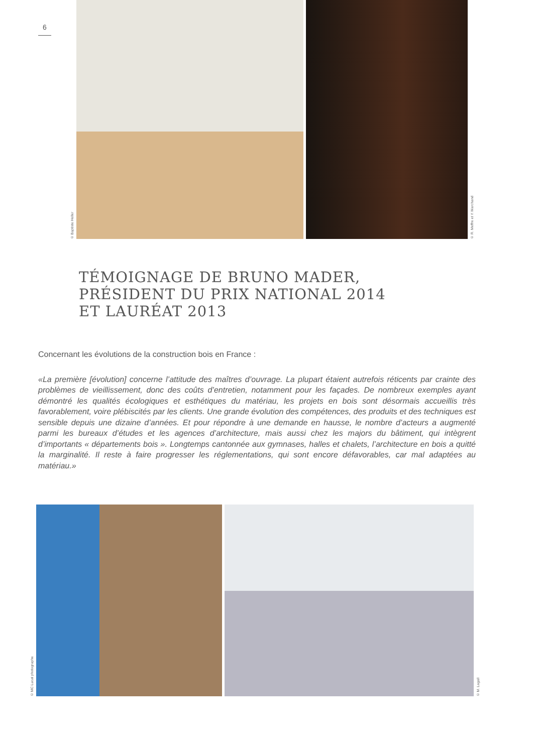6
© Baptiste Heller
© R. Meffre et Y. Marchand
TÉMOIGNAGE DE BRUNO MADER,
PRÉSIDENT DU PRIX NATIONAL 2014
ET LAURÉAT 2013
Concernant les évolutions de la construction bois en France :
«La première [évolution] concerne l’attitude des maîtres d’ouvrage. La plupart étaient autrefois réticents par crainte des problèmes de vieillissement, donc des coûts d’entretien, notamment pour les façades. De nombreux exemples ayant démontré les qualités écologiques et esthétiques du matériau, les projets en bois sont désormais accueillis très favorablement, voire plébiscités par les clients. Une grande évolution des compétences, des produits et des techniques est sensible depuis une dizaine d’années. Et pour répondre à une demande en hausse, le nombre d’acteurs a augmenté parmi les bureaux d’études et les agences d’architecture, mais aussi chez les majors du bâtiment, qui intègrent d’importants « départements bois ». Longtemps cantonnée aux gymnases, halles et chalets, l’architecture en bois a quitté la marginalité. Il reste à faire progresser les réglementations, qui sont encore défavorables, car mal adaptées au matériau.»
© MC Lucat photographe
© M. Legall